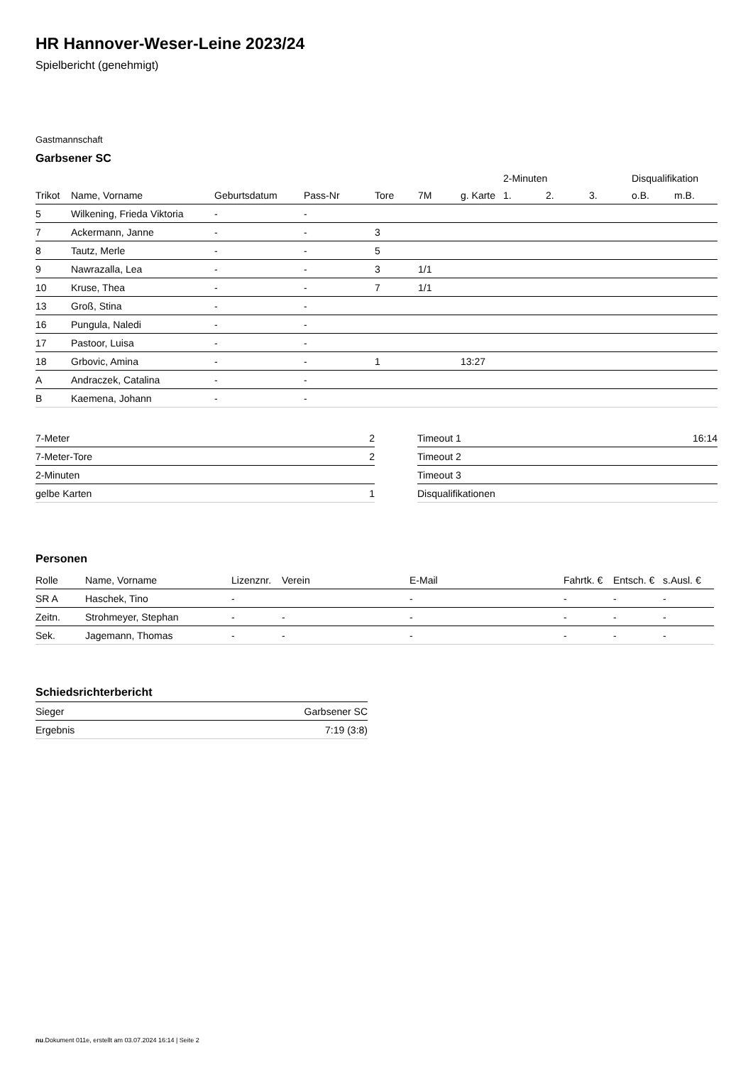HR Hannover-Weser-Leine 2023/24
Spielbericht (genehmigt)
Gastmannschaft
Garbsener SC
| | | | | | | | 2-Minuten | | | Disqualifikation | |
| --- | --- | --- | --- | --- | --- | --- | --- | --- | --- | --- | --- |
| Trikot | Name, Vorname | Geburtsdatum | Pass-Nr | Tore | 7M | g. Karte | 1. | 2. | 3. | o.B. | m.B. |
| 5 | Wilkening, Frieda Viktoria | - | - | | | | | | | | |
| 7 | Ackermann, Janne | - | - | 3 | | | | | | | |
| 8 | Tautz, Merle | - | - | 5 | | | | | | | |
| 9 | Nawrazalla, Lea | - | - | 3 | 1/1 | | | | | | |
| 10 | Kruse, Thea | - | - | 7 | 1/1 | | | | | | |
| 13 | Groß, Stina | - | - | | | | | | | | |
| 16 | Pungula, Naledi | - | - | | | | | | | | |
| 17 | Pastoor, Luisa | - | - | | | | | | | | |
| 18 | Grbovic, Amina | - | - | 1 | | 13:27 | | | | | |
| A | Andraczek, Catalina | - | - | | | | | | | | |
| B | Kaemena, Johann | - | - | | | | | | | | |
| 7-Meter | 2 |
| 7-Meter-Tore | 2 |
| 2-Minuten | |
| gelbe Karten | 1 |
| Timeout 1 | 16:14 |
| Timeout 2 | |
| Timeout 3 | |
| Disqualifikationen | |
Personen
| Rolle | Name, Vorname | Lizenznr. | Verein | E-Mail | Fahrtk. € | Entsch. € | s.Ausl. € |
| --- | --- | --- | --- | --- | --- | --- | --- |
| SR A | Haschek, Tino | - | | - | - | - | - |
| Zeitn. | Strohmeyer, Stephan | - | - | - | - | - | - |
| Sek. | Jagemann, Thomas | - | - | - | - | - | - |
Schiedsrichterbericht
| Sieger | Garbsener SC |
| Ergebnis | 7:19 (3:8) |
nu.Dokument 011e, erstellt am 03.07.2024 16:14 | Seite 2